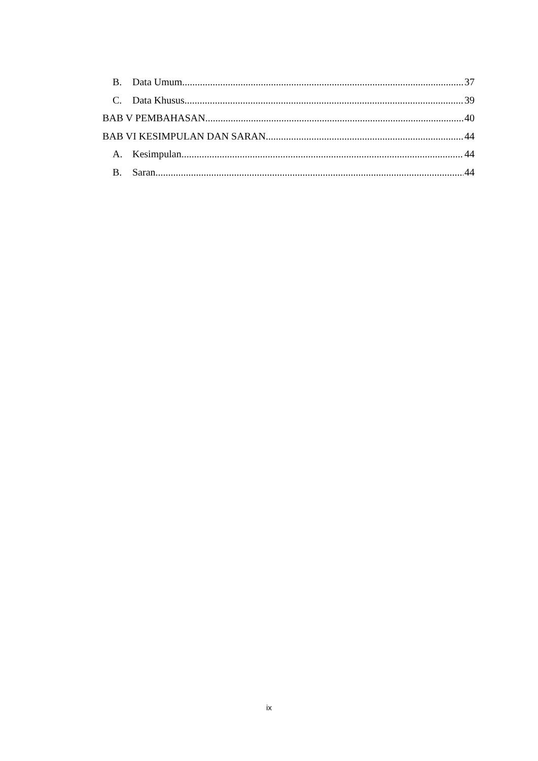B. Data Umum 37
C. Data Khusus 39
BAB V PEMBAHASAN 40
BAB VI KESIMPULAN DAN SARAN 44
A. Kesimpulan 44
B. Saran 44
ix